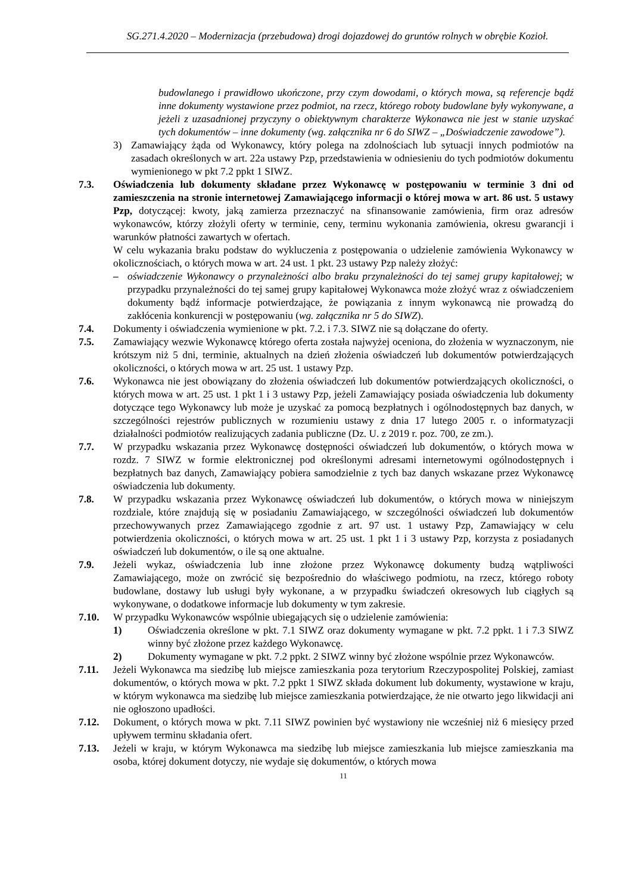SG.271.4.2020 – Modernizacja (przebudowa) drogi dojazdowej do gruntów rolnych w obrębie Kozioł.
budowlanego i prawidłowo ukończone, przy czym dowodami, o których mowa, są referencje bądź inne dokumenty wystawione przez podmiot, na rzecz, którego roboty budowlane były wykonywane, a jeżeli z uzasadnionej przyczyny o obiektywnym charakterze Wykonawca nie jest w stanie uzyskać tych dokumentów – inne dokumenty (wg. załącznika nr 6 do SIWZ – „Doświadczenie zawodowe”).
3) Zamawiający żąda od Wykonawcy, który polega na zdolnościach lub sytuacji innych podmiotów na zasadach określonych w art. 22a ustawy Pzp, przedstawienia w odniesieniu do tych podmiotów dokumentu wymienionego w pkt 7.2 ppkt 1 SIWZ.
7.3. Oświadczenia lub dokumenty składane przez Wykonawcę w postępowaniu w terminie 3 dni od zamieszczenia na stronie internetowej Zamawiającego informacji o której mowa w art. 86 ust. 5 ustawy Pzp, dotyczącej: kwoty, jaką zamierza przeznaczyć na sfinansowanie zamówienia, firm oraz adresów wykonawców, którzy złożyli oferty w terminie, ceny, terminu wykonania zamówienia, okresu gwarancji i warunków płatności zawartych w ofertach.
W celu wykazania braku podstaw do wykluczenia z postępowania o udzielenie zamówienia Wykonawcy w okolicznościach, o których mowa w art. 24 ust. 1 pkt. 23 ustawy Pzp należy złożyć:
– oświadczenie Wykonawcy o przynależności albo braku przynależności do tej samej grupy kapitałowej; w przypadku przynależności do tej samej grupy kapitałowej Wykonawca może złożyć wraz z oświadczeniem dokumenty bądź informacje potwierdzające, że powiązania z innym wykonawcą nie prowadzą do zakłócenia konkurencji w postępowaniu (wg. załącznika nr 5 do SIWZ).
7.4. Dokumenty i oświadczenia wymienione w pkt. 7.2. i 7.3. SIWZ nie są dołączane do oferty.
7.5. Zamawiający wezwie Wykonawcę którego oferta została najwyżej oceniona, do złożenia w wyznaczonym, nie krótszym niż 5 dni, terminie, aktualnych na dzień złożenia oświadczeń lub dokumentów potwierdzających okoliczności, o których mowa w art. 25 ust. 1 ustawy Pzp.
7.6. Wykonawca nie jest obowiązany do złożenia oświadczeń lub dokumentów potwierdzających okoliczności, o których mowa w art. 25 ust. 1 pkt 1 i 3 ustawy Pzp, jeżeli Zamawiający posiada oświadczenia lub dokumenty dotyczące tego Wykonawcy lub może je uzyskać za pomocą bezpłatnych i ogólnodostępnych baz danych, w szczególności rejestrów publicznych w rozumieniu ustawy z dnia 17 lutego 2005 r. o informatyzacji działalności podmiotów realizujących zadania publiczne (Dz. U. z 2019 r. poz. 700, ze zm.).
7.7. W przypadku wskazania przez Wykonawcę dostępności oświadczeń lub dokumentów, o których mowa w rozdz. 7 SIWZ w formie elektronicznej pod określonymi adresami internetowymi ogólnodostępnych i bezpłatnych baz danych, Zamawiający pobiera samodzielnie z tych baz danych wskazane przez Wykonawcę oświadczenia lub dokumenty.
7.8. W przypadku wskazania przez Wykonawcę oświadczeń lub dokumentów, o których mowa w niniejszym rozdziale, które znajdują się w posiadaniu Zamawiającego, w szczególności oświadczeń lub dokumentów przechowywanych przez Zamawiającego zgodnie z art. 97 ust. 1 ustawy Pzp, Zamawiający w celu potwierdzenia okoliczności, o których mowa w art. 25 ust. 1 pkt 1 i 3 ustawy Pzp, korzysta z posiadanych oświadczeń lub dokumentów, o ile są one aktualne.
7.9. Jeżeli wykaz, oświadczenia lub inne złożone przez Wykonawcę dokumenty budzą wątpliwości Zamawiającego, może on zwrócić się bezpośrednio do właściwego podmiotu, na rzecz, którego roboty budowlane, dostawy lub usługi były wykonane, a w przypadku świadczeń okresowych lub ciągłych są wykonywane, o dodatkowe informacje lub dokumenty w tym zakresie.
7.10. W przypadku Wykonawców wspólnie ubiegających się o udzielenie zamówienia:
1) Oświadczenia określone w pkt. 7.1 SIWZ oraz dokumenty wymagane w pkt. 7.2 ppkt. 1 i 7.3 SIWZ winny być złożone przez każdego Wykonawcę.
2) Dokumenty wymagane w pkt. 7.2 ppkt. 2 SIWZ winny być złożone wspólnie przez Wykonawców.
7.11. Jeżeli Wykonawca ma siedzibę lub miejsce zamieszkania poza terytorium Rzeczypospolitej Polskiej, zamiast dokumentów, o których mowa w pkt. 7.2 ppkt 1 SIWZ składa dokument lub dokumenty, wystawione w kraju, w którym wykonawca ma siedzibę lub miejsce zamieszkania potwierdzające, że nie otwarto jego likwidacji ani nie ogłoszono upadłości.
7.12. Dokument, o których mowa w pkt. 7.11 SIWZ powinien być wystawiony nie wcześniej niż 6 miesięcy przed upływem terminu składania ofert.
7.13. Jeżeli w kraju, w którym Wykonawca ma siedzibę lub miejsce zamieszkania lub miejsce zamieszkania ma osoba, której dokument dotyczy, nie wydaje się dokumentów, o których mowa
11